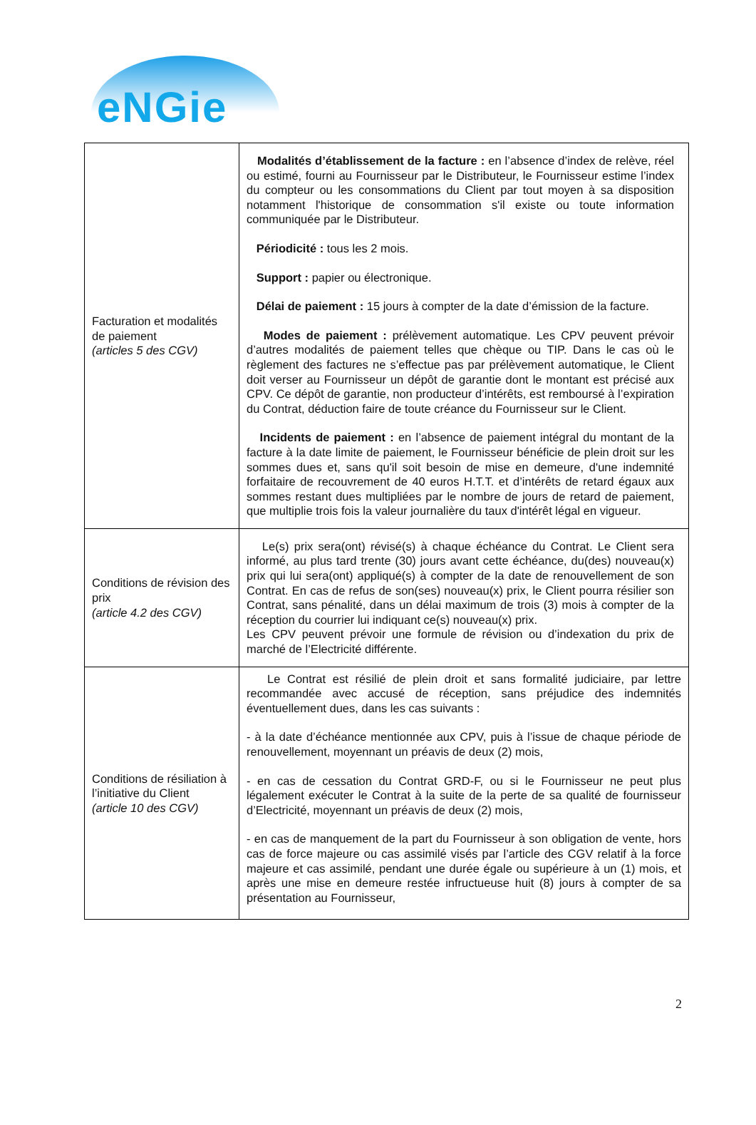eNGie
| Facturation et modalités de paiement (articles 5 des CGV) | Modalités d’établissement de la facture : en l’absence d’index de relève, réel ou estimé, fourni au Fournisseur par le Distributeur, le Fournisseur estime l’index du compteur ou les consommations du Client par tout moyen à sa disposition notamment l'historique de consommation s'il existe ou toute information communiquée par le Distributeur. Périodicité : tous les 2 mois. Support : papier ou électronique. Délai de paiement : 15 jours à compter de la date d’émission de la facture. Modes de paiement : prélèvement automatique. Les CPV peuvent prévoir d’autres modalités de paiement telles que chèque ou TIP. Dans le cas où le règlement des factures ne s’effectue pas par prélèvement automatique, le Client doit verser au Fournisseur un dépôt de garantie dont le montant est précisé aux CPV. Ce dépôt de garantie, non producteur d’intérêts, est remboursé à l’expiration du Contrat, déduction faire de toute créance du Fournisseur sur le Client. Incidents de paiement : en l’absence de paiement intégral du montant de la facture à la date limite de paiement, le Fournisseur bénéficie de plein droit sur les sommes dues et, sans qu'il soit besoin de mise en demeure, d'une indemnité forfaitaire de recouvrement de 40 euros H.T.T. et d’intérêts de retard égaux aux sommes restant dues multipliées par le nombre de jours de retard de paiement, que multiplie trois fois la valeur journalière du taux d'intérêt légal en vigueur. |
| Conditions de révision des prix (article 4.2 des CGV) | Le(s) prix sera(ont) révisé(s) à chaque échéance du Contrat. Le Client sera informé, au plus tard trente (30) jours avant cette échéance, du(des) nouveau(x) prix qui lui sera(ont) appliqué(s) à compter de la date de renouvellement de son Contrat. En cas de refus de son(ses) nouveau(x) prix, le Client pourra résilier son Contrat, sans pénalité, dans un délai maximum de trois (3) mois à compter de la réception du courrier lui indiquant ce(s) nouveau(x) prix. Les CPV peuvent prévoir une formule de révision ou d’indexation du prix de marché de l’Electricité différente. |
| Conditions de résiliation à l’initiative du Client (article 10 des CGV) | Le Contrat est résilié de plein droit et sans formalité judiciaire, par lettre recommandée avec accusé de réception, sans préjudice des indemnités éventuellement dues, dans les cas suivants : - à la date d’échéance mentionnée aux CPV, puis à l’issue de chaque période de renouvellement, moyennant un préavis de deux (2) mois, - en cas de cessation du Contrat GRD-F, ou si le Fournisseur ne peut plus légalement exécuter le Contrat à la suite de la perte de sa qualité de fournisseur d’Electricité, moyennant un préavis de deux (2) mois, - en cas de manquement de la part du Fournisseur à son obligation de vente, hors cas de force majeure ou cas assimilé visés par l’article des CGV relatif à la force majeure et cas assimilé, pendant une durée égale ou supérieure à un (1) mois, et après une mise en demeure restée infructueuse huit (8) jours à compter de sa présentation au Fournisseur, |
2